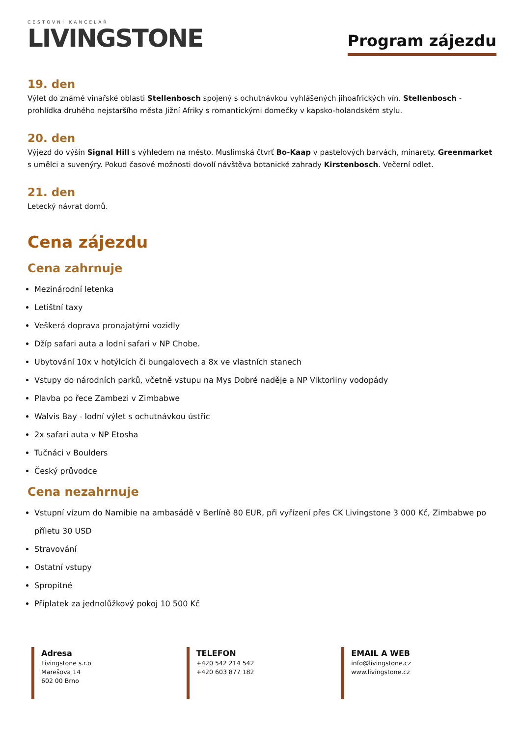CESTOVNÍ KANCELÁŘ
LIVINGSTONE
Program zájezdu
19. den
Výlet do známé vinařské oblasti Stellenbosch spojený s ochutnávkou vyhlášených jihoafrických vín. Stellenbosch - prohlídka druhého nejstaršího města Jižní Afriky s romantickými domečky v kapsko-holandském stylu.
20. den
Výjezd do výšin Signal Hill s výhledem na město. Muslimská čtvrť Bo-Kaap v pastelových barvách, minarety. Greenmarket s umělci a suvenýry. Pokud časové možnosti dovolí návštěva botanické zahrady Kirstenbosch. Večerní odlet.
21. den
Letecký návrat domů.
Cena zájezdu
Cena zahrnuje
Mezinárodní letenka
Letištní taxy
Veškerá doprava pronajatými vozidly
Džíp safari auta a lodní safari v NP Chobe.
Ubytování 10x v hotýlcích či bungalovech a 8x ve vlastních stanech
Vstupy do národních parků, včetně vstupu na Mys Dobré naděje a NP Viktoriiny vodopády
Plavba po řece Zambezi v Zimbabwe
Walvis Bay - lodní výlet s ochutnávkou ústřic
2x safari auta v NP Etosha
Tučnáci v Boulders
Český průvodce
Cena nezahrnuje
Vstupní vízum do Namibie na ambasádě v Berlíně 80 EUR, při vyřízení přes CK Livingstone 3 000 Kč, Zimbabwe po příletu 30 USD
Stravování
Ostatní vstupy
Spropitné
Příplatek za jednolůžkový pokoj 10 500 Kč
Adresa
Livingstone s.r.o
Marešova 14
602 00 Brno
TELEFON
+420 542 214 542
+420 603 877 182
EMAIL A WEB
info@livingstone.cz
www.livingstone.cz